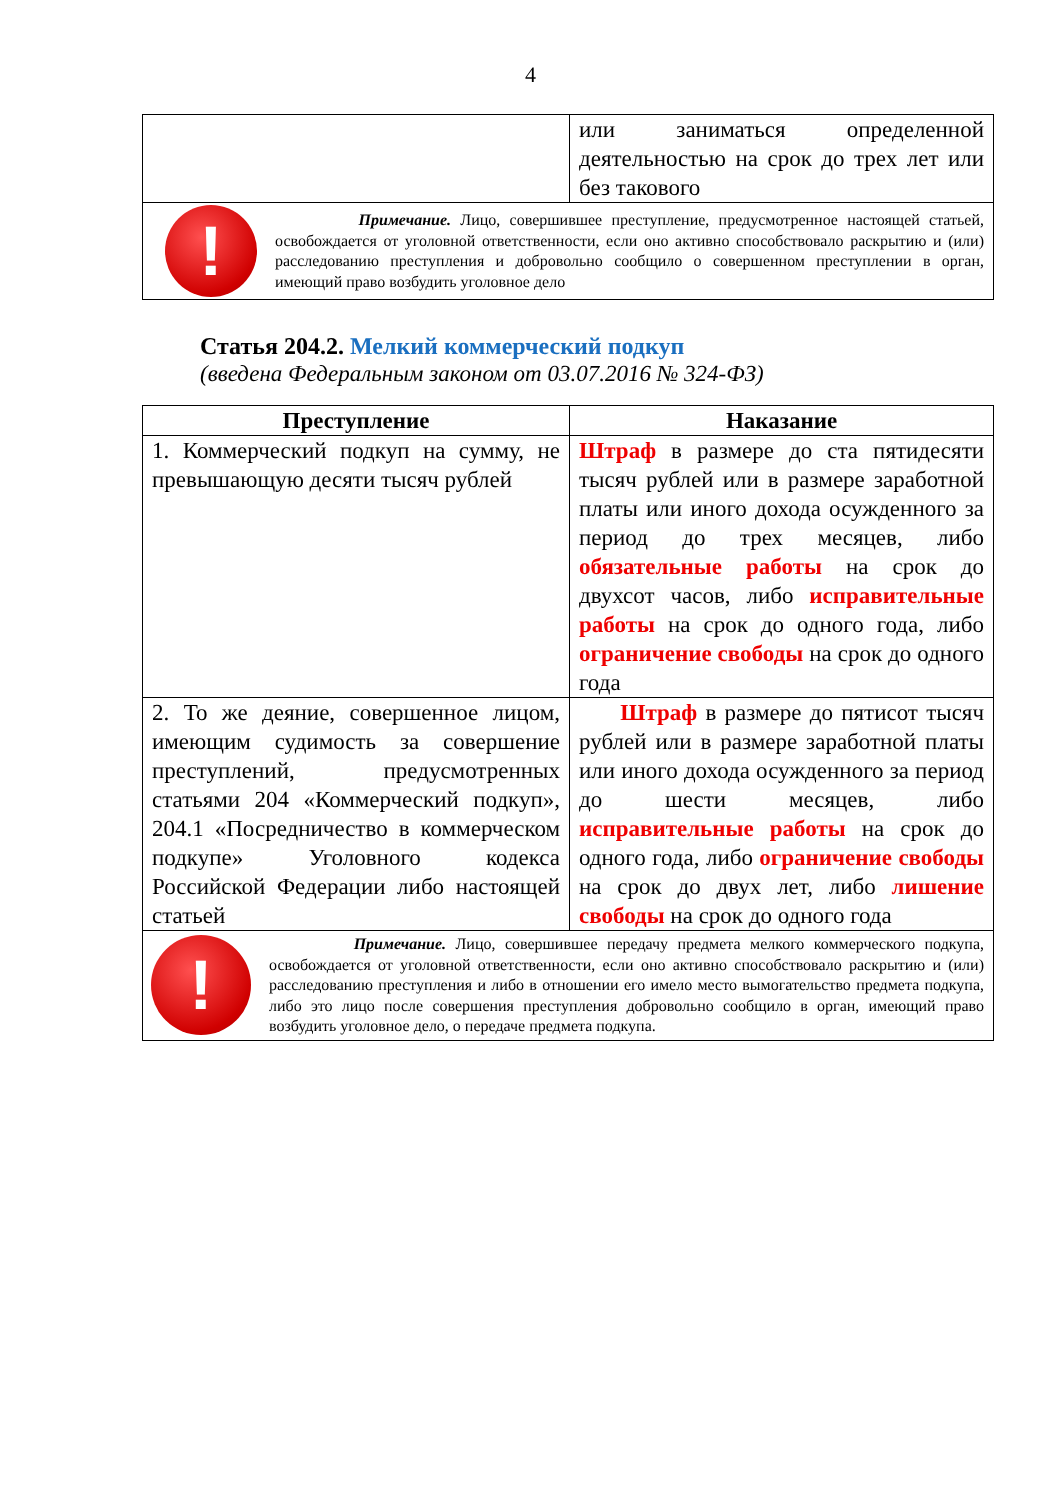4
| | или заниматься определенной деятельностью на срок до трех лет или без такового |
| ! Примечание. Лицо, совершившее преступление, предусмотренное настоящей статьей, освобождается от уголовной ответственности, если оно активно способствовало раскрытию и (или) расследованию преступления и добровольно сообщило о совершенном преступлении в орган, имеющий право возбудить уголовное дело | |
Статья 204.2. Мелкий коммерческий подкуп
(введена Федеральным законом от 03.07.2016 № 324-ФЗ)
| Преступление | Наказание |
| --- | --- |
| 1. Коммерческий подкуп на сумму, не превышающую десяти тысяч рублей | Штраф в размере до ста пятидесяти тысяч рублей или в размере заработной платы или иного дохода осужденного за период до трех месяцев, либо обязательные работы на срок до двухсот часов, либо исправительные работы на срок до одного года, либо ограничение свободы на срок до одного года |
| 2. То же деяние, совершенное лицом, имеющим судимость за совершение преступлений, предусмотренных статьями 204 «Коммерческий подкуп», 204.1 «Посредничество в коммерческом подкупе» Уголовного кодекса Российской Федерации либо настоящей статьей | Штраф в размере до пятисот тысяч рублей или в размере заработной платы или иного дохода осужденного за период до шести месяцев, либо исправительные работы на срок до одного года, либо ограничение свободы на срок до двух лет, либо лишение свободы на срок до одного года |
| ! Примечание. Лицо, совершившее передачу предмета мелкого коммерческого подкупа, освобождается от уголовной ответственности, если оно активно способствовало раскрытию и (или) расследованию преступления и либо в отношении его имело место вымогательство предмета подкупа, либо это лицо после совершения преступления добровольно сообщило в орган, имеющий право возбудить уголовное дело, о передаче предмета подкупа. | |